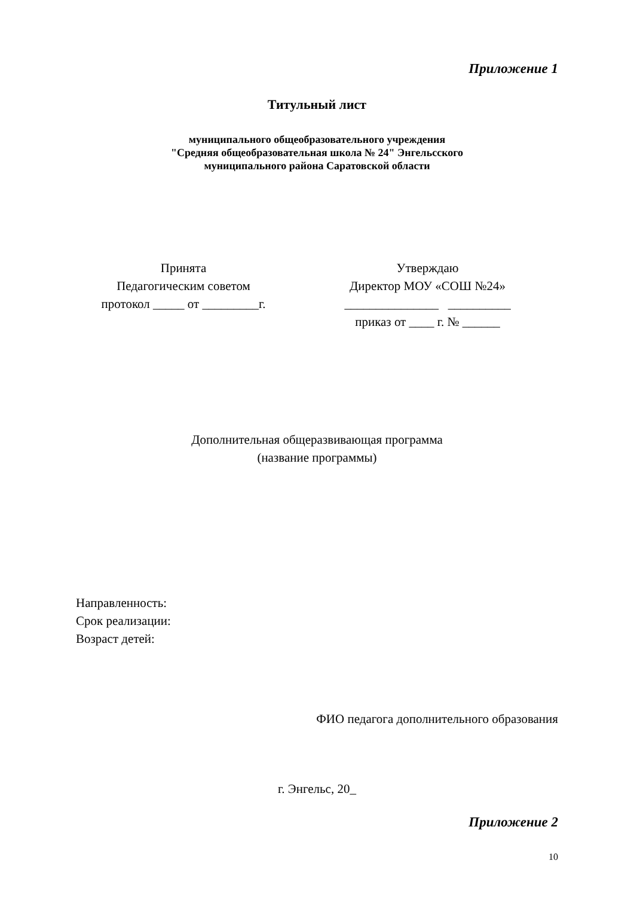Приложение 1
Титульный лист
муниципального общеобразовательного учреждения
"Средняя общеобразовательная школа № 24" Энгельсского
муниципального района Саратовской области
Принята
Педагогическим советом
протокол _____ от _________г.
Утверждаю
Директор МОУ «СОШ №24»
_______________ __________
приказ от ____ г. № ______
Дополнительная общеразвивающая программа
(название программы)
Направленность:
Срок реализации:
Возраст детей:
ФИО педагога дополнительного образования
г. Энгельс, 20_
Приложение 2
10